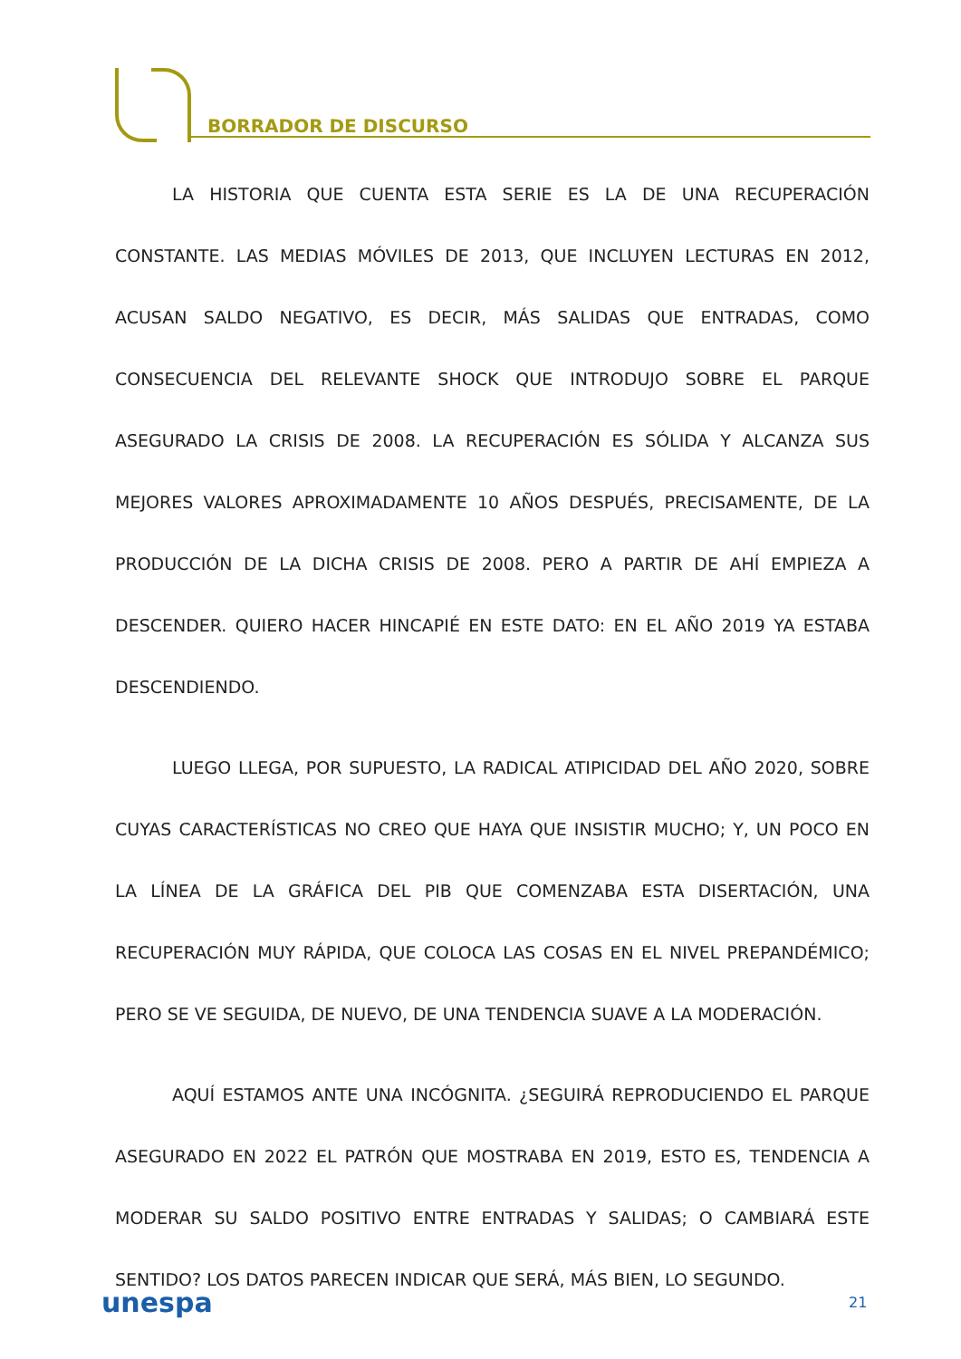BORRADOR DE DISCURSO
LA HISTORIA QUE CUENTA ESTA SERIE ES LA DE UNA RECUPERACIÓN CONSTANTE. LAS MEDIAS MÓVILES DE 2013, QUE INCLUYEN LECTURAS EN 2012, ACUSAN SALDO NEGATIVO, ES DECIR, MÁS SALIDAS QUE ENTRADAS, COMO CONSECUENCIA DEL RELEVANTE SHOCK QUE INTRODUJO SOBRE EL PARQUE ASEGURADO LA CRISIS DE 2008. LA RECUPERACIÓN ES SÓLIDA Y ALCANZA SUS MEJORES VALORES APROXIMADAMENTE 10 AÑOS DESPUÉS, PRECISAMENTE, DE LA PRODUCCIÓN DE LA DICHA CRISIS DE 2008. PERO A PARTIR DE AHÍ EMPIEZA A DESCENDER. QUIERO HACER HINCAPIÉ EN ESTE DATO: EN EL AÑO 2019 YA ESTABA DESCENDIENDO.
LUEGO LLEGA, POR SUPUESTO, LA RADICAL ATIPICIDAD DEL AÑO 2020, SOBRE CUYAS CARACTERÍSTICAS NO CREO QUE HAYA QUE INSISTIR MUCHO; Y, UN POCO EN LA LÍNEA DE LA GRÁFICA DEL PIB QUE COMENZABA ESTA DISERTACIÓN, UNA RECUPERACIÓN MUY RÁPIDA, QUE COLOCA LAS COSAS EN EL NIVEL PREPANDÉMICO; PERO SE VE SEGUIDA, DE NUEVO, DE UNA TENDENCIA SUAVE A LA MODERACIÓN.
AQUÍ ESTAMOS ANTE UNA INCÓGNITA. ¿SEGUIRÁ REPRODUCIENDO EL PARQUE ASEGURADO EN 2022 EL PATRÓN QUE MOSTRABA EN 2019, ESTO ES, TENDENCIA A MODERAR SU SALDO POSITIVO ENTRE ENTRADAS Y SALIDAS; O CAMBIARÁ ESTE SENTIDO? LOS DATOS PARECEN INDICAR QUE SERÁ, MÁS BIEN, LO SEGUNDO.
unespa 21